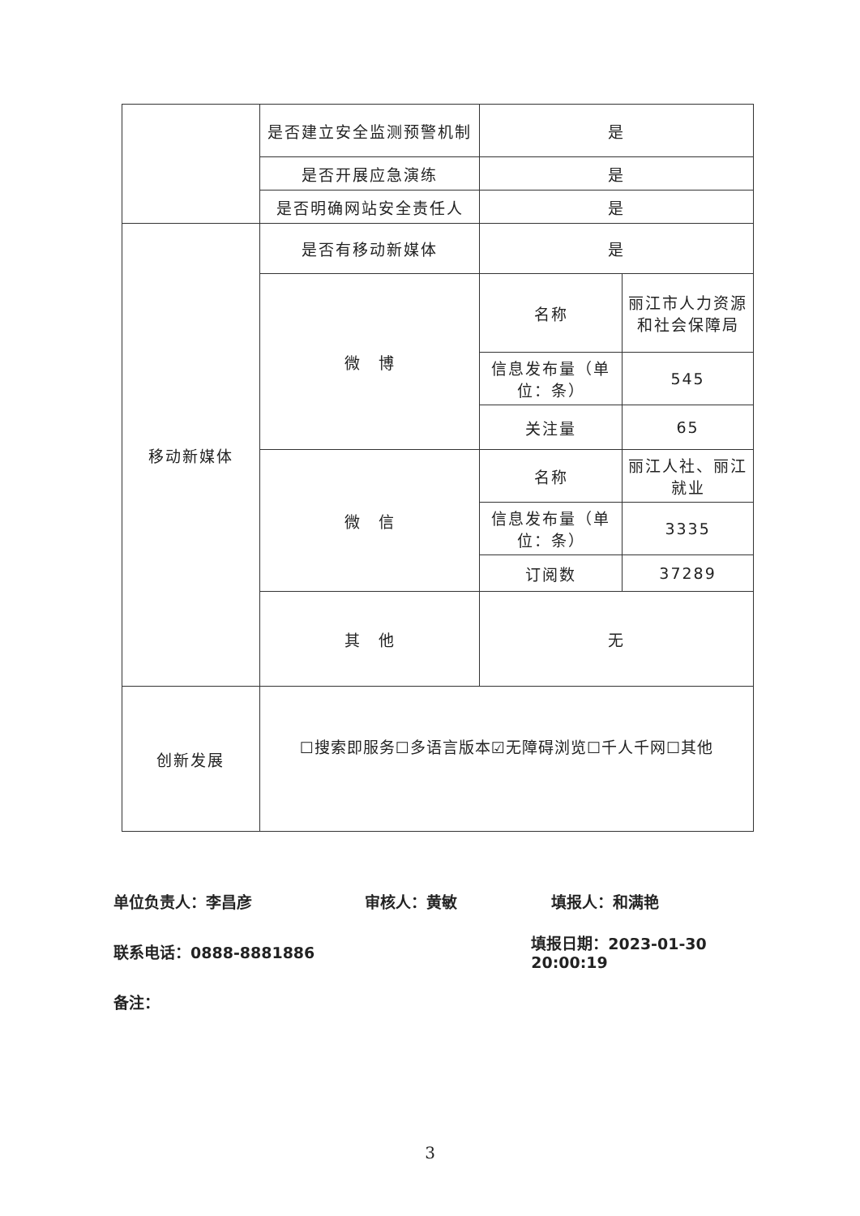| | 是否建立安全监测预警机制 | 是 | |
| | 是否开展应急演练 | 是 | |
| | 是否明确网站安全责任人 | 是 | |
| 移动新媒体 | 是否有移动新媒体 | 是 | |
| | 微 博 | 名称 | 丽江市人力资源和社会保障局 |
| | | 信息发布量（单位：条） | 545 |
| | | 关注量 | 65 |
| | 微 信 | 名称 | 丽江人社、丽江就业 |
| | | 信息发布量（单位：条） | 3335 |
| | | 订阅数 | 37289 |
| | 其 他 | 无 | |
| 创新发展 | ☐搜索即服务☐多语言版本☑无障碍浏览☐千人千网☐其他 | | |
单位负责人：李昌彦 审核人：黄敏 填报人：和满艳
联系电话：0888-8881886 填报日期：2023-01-30 20:00:19
备注：
3